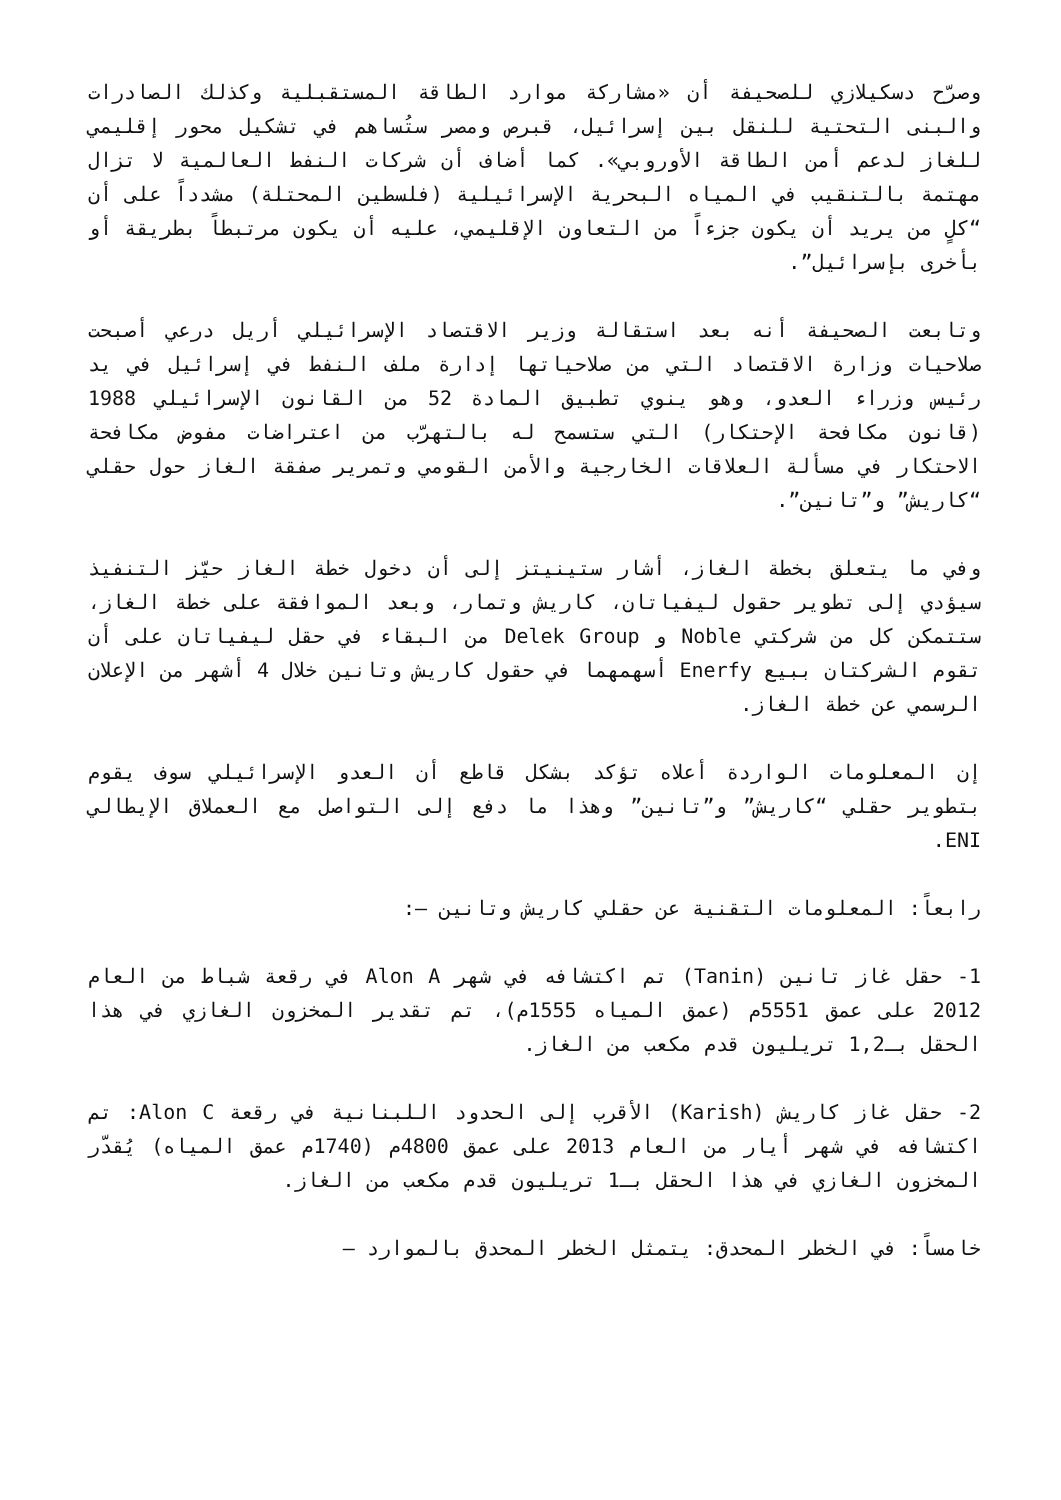وصرّح دسكيلازي للصحيفة أن «مشاركة موارد الطاقة المستقبلية وكذلك الصادرات والبنى التحتية للنقل بين إسرائيل، قبرص ومصر ستُساهم في تشكيل محور إقليمي للغاز لدعم أمن الطاقة الأوروبي». كما أضاف أن شركات النفط العالمية لا تزال مهتمة بالتنقيب في المياه البحرية الإسرائيلية (فلسطين المحتلة) مشدداً على أن “كلٍ من يريد أن يكون جزءاً من التعاون الإقليمي، عليه أن يكون مرتبطاً بطريقة أو بأخرى بإسرائيل”.
وتابعت الصحيفة أنه بعد استقالة وزير الاقتصاد الإسرائيلي أريل درعي أصبحت صلاحيات وزارة الاقتصاد التي من صلاحياتها إدارة ملف النفط في إسرائيل في يد رئيس وزراء العدو، وهو ينوي تطبيق المادة 52 من القانون الإسرائيلي 1988 (قانون مكافحة الإحتكار) التي ستسمح له بالتهرّب من اعتراضات مفوض مكافحة الاحتكار في مسألة العلاقات الخارجية والأمن القومي وتمرير صفقة الغاز حول حقلي “كاريش” و”تانين”.
وفي ما يتعلق بخطة الغاز، أشار ستينيتز إلى أن دخول خطة الغاز حيّز التنفيذ سيؤدي إلى تطوير حقول ليفياتان، كاريش وتمار، وبعد الموافقة على خطة الغاز، ستتمكن كل من شركتي Noble و Delek Group من البقاء في حقل ليفياتان على أن تقوم الشركتان ببيع Enerfy أسهمهما في حقول كاريش وتانين خلال 4 أشهر من الإعلان الرسمي عن خطة الغاز.
إن المعلومات الواردة أعلاه تؤكد بشكل قاطع أن العدو الإسرائيلي سوف يقوم بتطوير حقلي “كاريش” و”تانين” وهذا ما دفع إلى التواصل مع العملاق الإيطالي ENI.
رابعاً: المعلومات التقنية عن حقلي كاريش وتانين –:
1- حقل غاز تانين (Tanin) تم اكتشافه في شهر Alon A في رقعة شباط من العام 2012 على عمق 5551م (عمق المياه 1555م)، تم تقدير المخزون الغازي في هذا الحقل بـ1,2 تريليون قدم مكعب من الغاز.
2- حقل غاز كاريش (Karish) الأقرب إلى الحدود اللبنانية في رقعة Alon C: تم اكتشافه في شهر أيار من العام 2013 على عمق 4800م (1740م عمق المياه) يُقدّر المخزون الغازي في هذا الحقل بـ1 تريليون قدم مكعب من الغاز.
خامساً: في الخطر المحدق: يتمثل الخطر المحدق بالموارد –